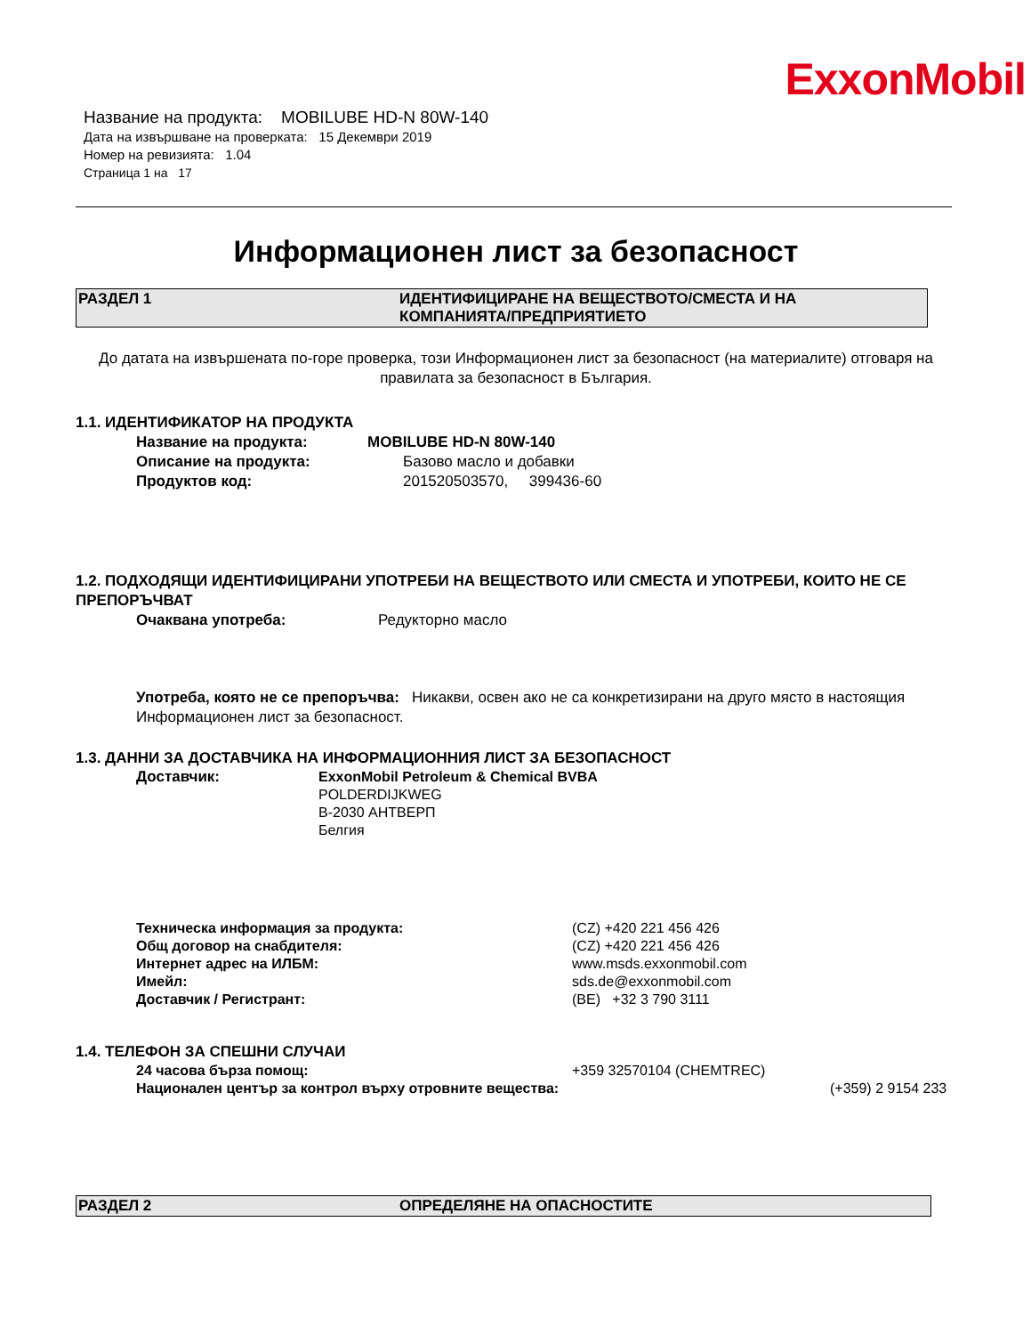ExxonMobil
Название на продукта: MOBILUBE HD-N 80W-140
Дата на извършване на проверката: 15 Декември 2019
Номер на ревизията: 1.04
Страница 1 на 17
Информационен лист за безопасност
РАЗДЕЛ 1 ИДЕНТИФИЦИРАНЕ НА ВЕЩЕСТВОТО/СМЕСТА И НА
КОМПАНИЯТА/ПРЕДПРИЯТИЕТО
До датата на извършената по-горе проверка, този Информационен лист за безопасност (на материалите) отговаря на правилата за безопасност в България.
1.1. ИДЕНТИФИКАТОР НА ПРОДУКТА
Название на продукта: MOBILUBE HD-N 80W-140
Описание на продукта: Базово масло и добавки
Продуктов код: 201520503570, 399436-60
1.2. ПОДХОДЯЩИ ИДЕНТИФИЦИРАНИ УПОТРЕБИ НА ВЕЩЕСТВОТО ИЛИ СМЕСТА И УПОТРЕБИ, КОИТО НЕ СЕ ПРЕПОРЪЧВАТ
Очаквана употреба: Редукторно масло
Употреба, която не се препоръчва: Никакви, освен ако не са конкретизирани на друго място в настоящия Информационен лист за безопасност.
1.3. ДАННИ ЗА ДОСТАВЧИКА НА ИНФОРМАЦИОННИЯ ЛИСТ ЗА БЕЗОПАСНОСТ
Доставчик: ExxonMobil Petroleum & Chemical BVBA
POLDERDIJKWEG
B-2030 АНТВЕРП
Белгия
Техническа информация за продукта: (CZ) +420 221 456 426
Общ договор на снабдителя: (CZ) +420 221 456 426
Интернет адрес на ИЛБМ: www.msds.exxonmobil.com
Имейл: sds.de@exxonmobil.com
Доставчик / Регистрант: (BE) +32 3 790 3111
1.4. ТЕЛЕФОН ЗА СПЕШНИ СЛУЧАИ
24 часова бърза помощ: +359 32570104 (CHEMTREC)
Национален център за контрол върху отровните вещества: (+359) 2 9154 233
РАЗДЕЛ 2 ОПРЕДЕЛЯНЕ НА ОПАСНОСТИТЕ